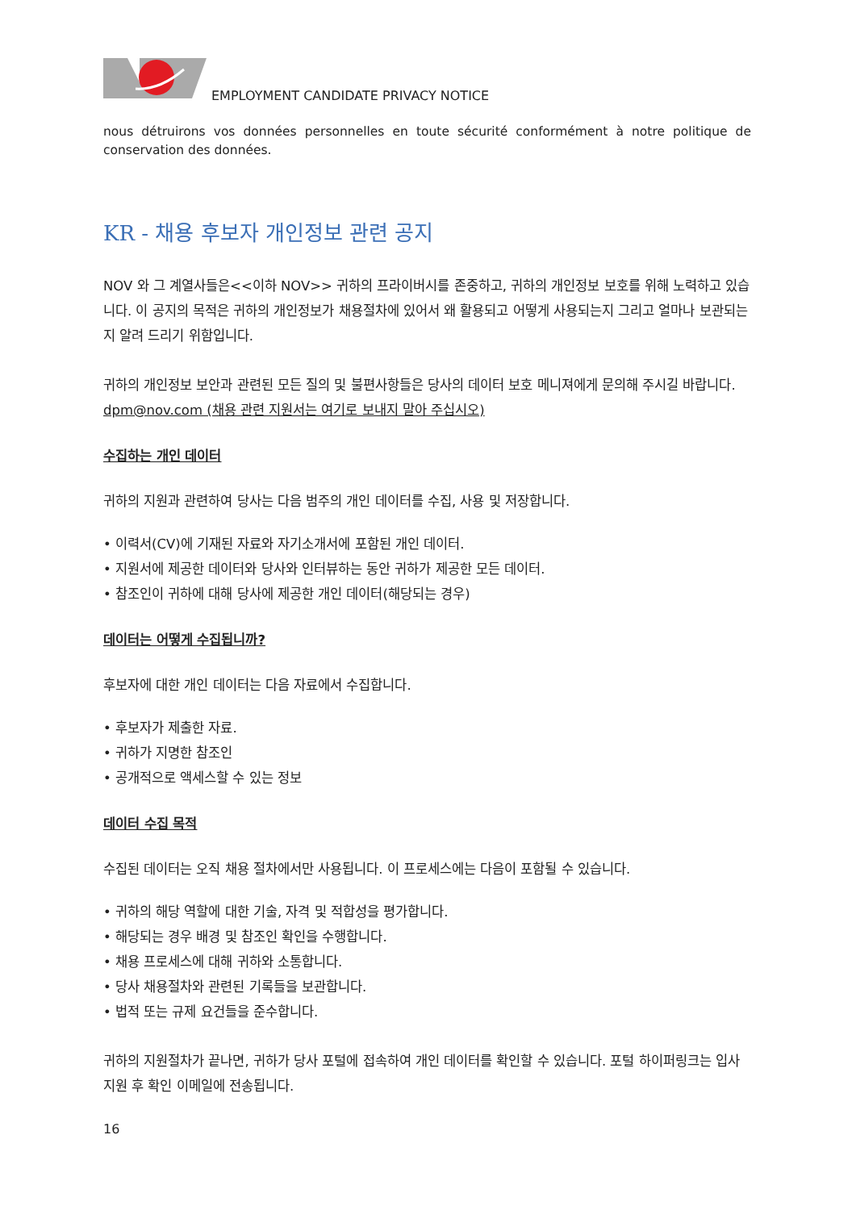EMPLOYMENT CANDIDATE PRIVACY NOTICE
nous détruirons vos données personnelles en toute sécurité conformément à notre politique de conservation des données.
KR - 채용 후보자 개인정보 관련 공지
NOV 와 그 계열사들은<<이하 NOV>> 귀하의 프라이버시를 존중하고, 귀하의 개인정보 보호를 위해 노력하고 있습니다. 이 공지의 목적은 귀하의 개인정보가 채용절차에 있어서 왜 활용되고 어떻게 사용되는지 그리고 얼마나 보관되는지 알려 드리기 위함입니다.
귀하의 개인정보 보안과 관련된 모든 질의 및 불편사항들은 당사의 데이터 보호 메니져에게 문의해 주시길 바랍니다.
dpm@nov.com (채용 관련 지원서는 여기로 보내지 말아 주십시오)
수집하는 개인 데이터
귀하의 지원과 관련하여 당사는 다음 범주의 개인 데이터를 수집, 사용 및 저장합니다.
• 이력서(CV)에 기재된 자료와 자기소개서에 포함된 개인 데이터.
• 지원서에 제공한 데이터와 당사와 인터뷰하는 동안 귀하가 제공한 모든 데이터.
• 참조인이 귀하에 대해 당사에 제공한 개인 데이터(해당되는 경우)
데이터는 어떻게 수집됩니까?
후보자에 대한 개인 데이터는 다음 자료에서 수집합니다.
• 후보자가 제출한 자료.
• 귀하가 지명한 참조인
• 공개적으로 액세스할 수 있는 정보
데이터 수집 목적
수집된 데이터는 오직 채용 절차에서만 사용됩니다. 이 프로세스에는 다음이 포함될 수 있습니다.
• 귀하의 해당 역할에 대한 기술, 자격 및 적합성을 평가합니다.
• 해당되는 경우 배경 및 참조인 확인을 수행합니다.
• 채용 프로세스에 대해 귀하와 소통합니다.
• 당사 채용절차와 관련된 기록들을 보관합니다.
• 법적 또는 규제 요건들을 준수합니다.
귀하의 지원절차가 끝나면, 귀하가 당사 포털에 접속하여 개인 데이터를 확인할 수 있습니다. 포털 하이퍼링크는 입사 지원 후 확인 이메일에 전송됩니다.
16